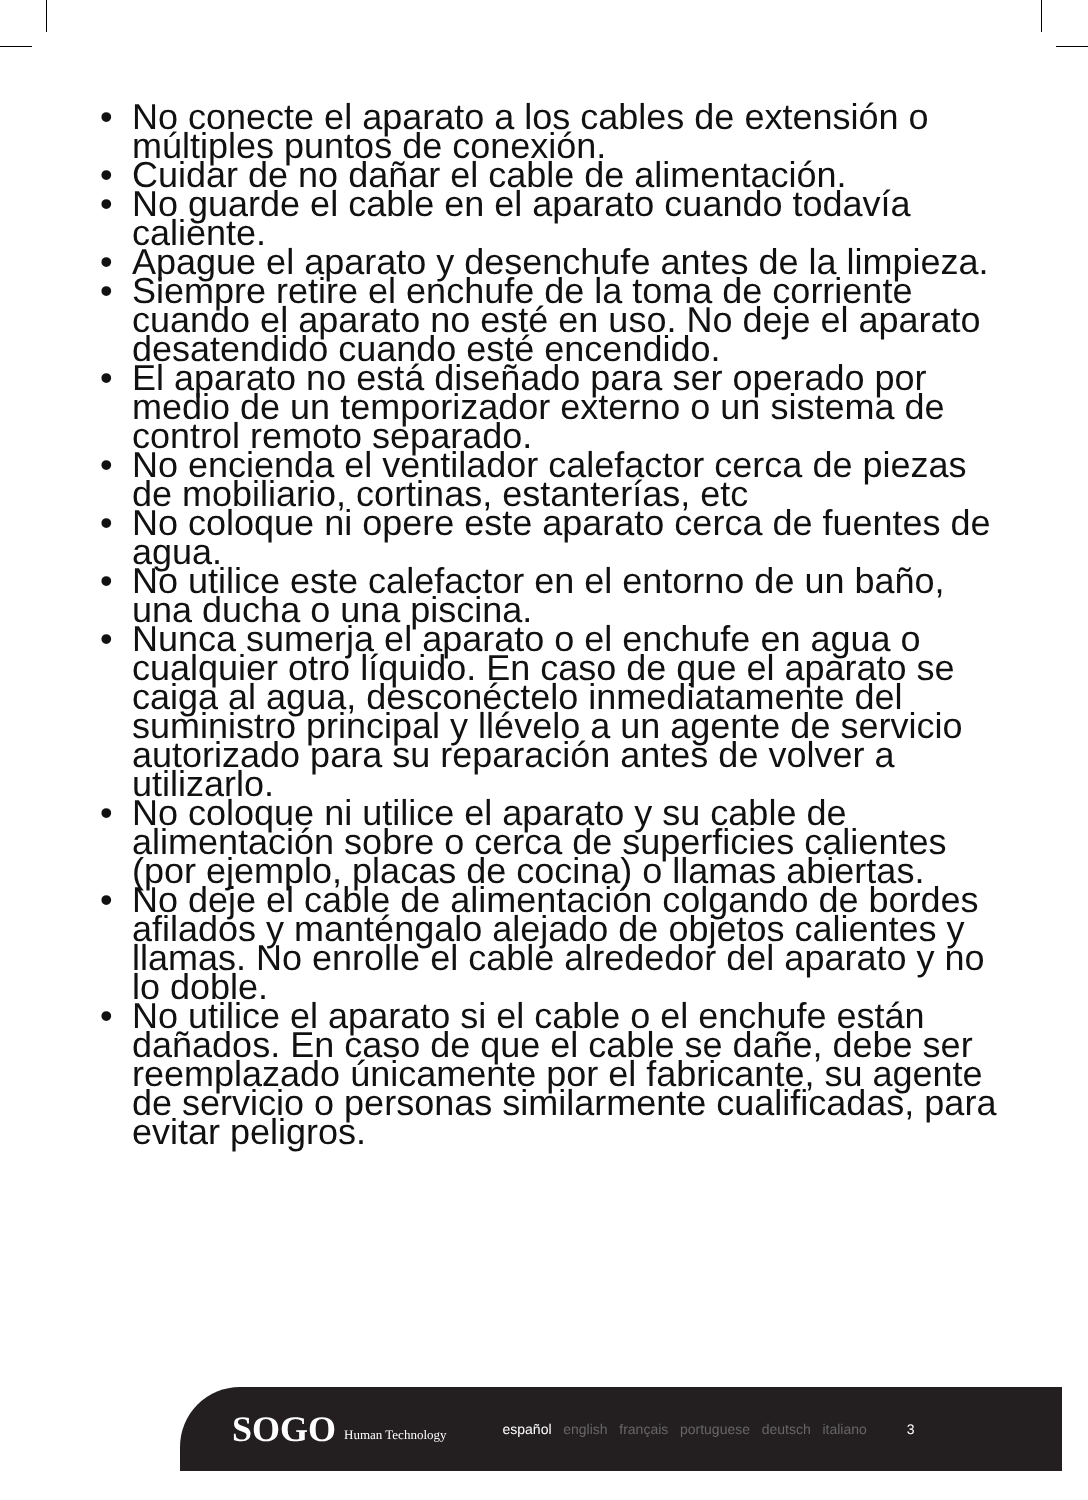• No conecte el aparato a los cables de extensión o múltiples puntos de conexión.
• Cuidar de no dañar el cable de alimentación.
• No guarde el cable en el aparato cuando todavía caliente.
• Apague el aparato y desenchufe antes de la limpieza.
• Siempre retire el enchufe de la toma de corriente cuando el aparato no esté en uso. No deje el aparato desatendido cuando esté encendido.
• El aparato no está diseñado para ser operado por medio de un temporizador externo o un sistema de control remoto separado.
• No encienda el ventilador calefactor cerca de piezas de mobiliario, cortinas, estanterías, etc
• No coloque ni opere este aparato cerca de fuentes de agua.
• No utilice este calefactor en el entorno de un baño, una ducha o una piscina.
• Nunca sumerja el aparato o el enchufe en agua o cualquier otro líquido. En caso de que el aparato se caiga al agua, desconéctelo inmediatamente del suministro principal y llévelo a un agente de servicio autorizado para su reparación antes de volver a utilizarlo.
• No coloque ni utilice el aparato y su cable de alimentación sobre o cerca de superficies calientes (por ejemplo, placas de cocina) o llamas abiertas.
• No deje el cable de alimentación colgando de bordes afilados y manténgalo alejado de objetos calientes y llamas. No enrolle el cable alrededor del aparato y no lo doble.
• No utilice el aparato si el cable o el enchufe están dañados. En caso de que el cable se dañe, debe ser reemplazado únicamente por el fabricante, su agente de servicio o personas similarmente cualificadas, para evitar peligros.
SOGO Human Technology español english français portuguese deutsch italiano 3